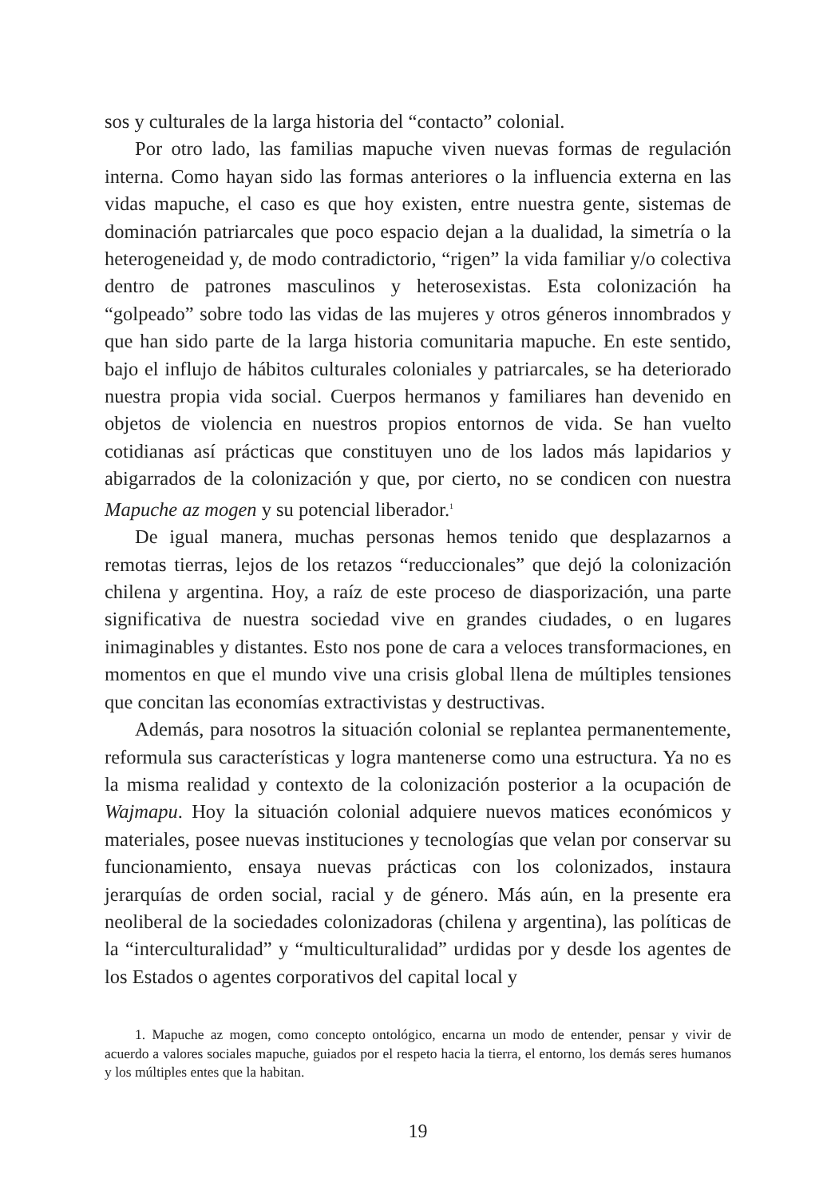sos y culturales de la larga historia del “contacto” colonial.
Por otro lado, las familias mapuche viven nuevas formas de regulación interna. Como hayan sido las formas anteriores o la influencia externa en las vidas mapuche, el caso es que hoy existen, entre nuestra gente, sistemas de dominación patriarcales que poco espacio dejan a la dualidad, la simetría o la heterogeneidad y, de modo contradictorio, “rigen” la vida familiar y/o colectiva dentro de patrones masculinos y heterosexistas. Esta colonización ha “golpeado” sobre todo las vidas de las mujeres y otros géneros innombrados y que han sido parte de la larga historia comunitaria mapuche. En este sentido, bajo el influjo de hábitos culturales coloniales y patriarcales, se ha deteriorado nuestra propia vida social. Cuerpos hermanos y familiares han devenido en objetos de violencia en nuestros propios entornos de vida. Se han vuelto cotidianas así prácticas que constituyen uno de los lados más lapidarios y abigarrados de la colonización y que, por cierto, no se condicen con nuestra Mapuche az mogen y su potencial liberador.<sup>1</sup>
De igual manera, muchas personas hemos tenido que desplazarnos a remotas tierras, lejos de los retazos “reduccionales” que dejó la colonización chilena y argentina. Hoy, a raíz de este proceso de diasporización, una parte significativa de nuestra sociedad vive en grandes ciudades, o en lugares inimaginables y distantes. Esto nos pone de cara a veloces transformaciones, en momentos en que el mundo vive una crisis global llena de múltiples tensiones que concitan las economías extractivistas y destructivas.
Además, para nosotros la situación colonial se replantea permanentemente, reformula sus características y logra mantenerse como una estructura. Ya no es la misma realidad y contexto de la colonización posterior a la ocupación de Wajmapu. Hoy la situación colonial adquiere nuevos matices económicos y materiales, posee nuevas instituciones y tecnologías que velan por conservar su funcionamiento, ensaya nuevas prácticas con los colonizados, instaura jerarquías de orden social, racial y de género. Más aún, en la presente era neoliberal de la sociedades colonizadoras (chilena y argentina), las políticas de la “interculturalidad” y “multiculturalidad” urdidas por y desde los agentes de los Estados o agentes corporativos del capital local y
1. Mapuche az mogen, como concepto ontológico, encarna un modo de entender, pensar y vivir de acuerdo a valores sociales mapuche, guiados por el respeto hacia la tierra, el entorno, los demás seres humanos y los múltiples entes que la habitan.
19